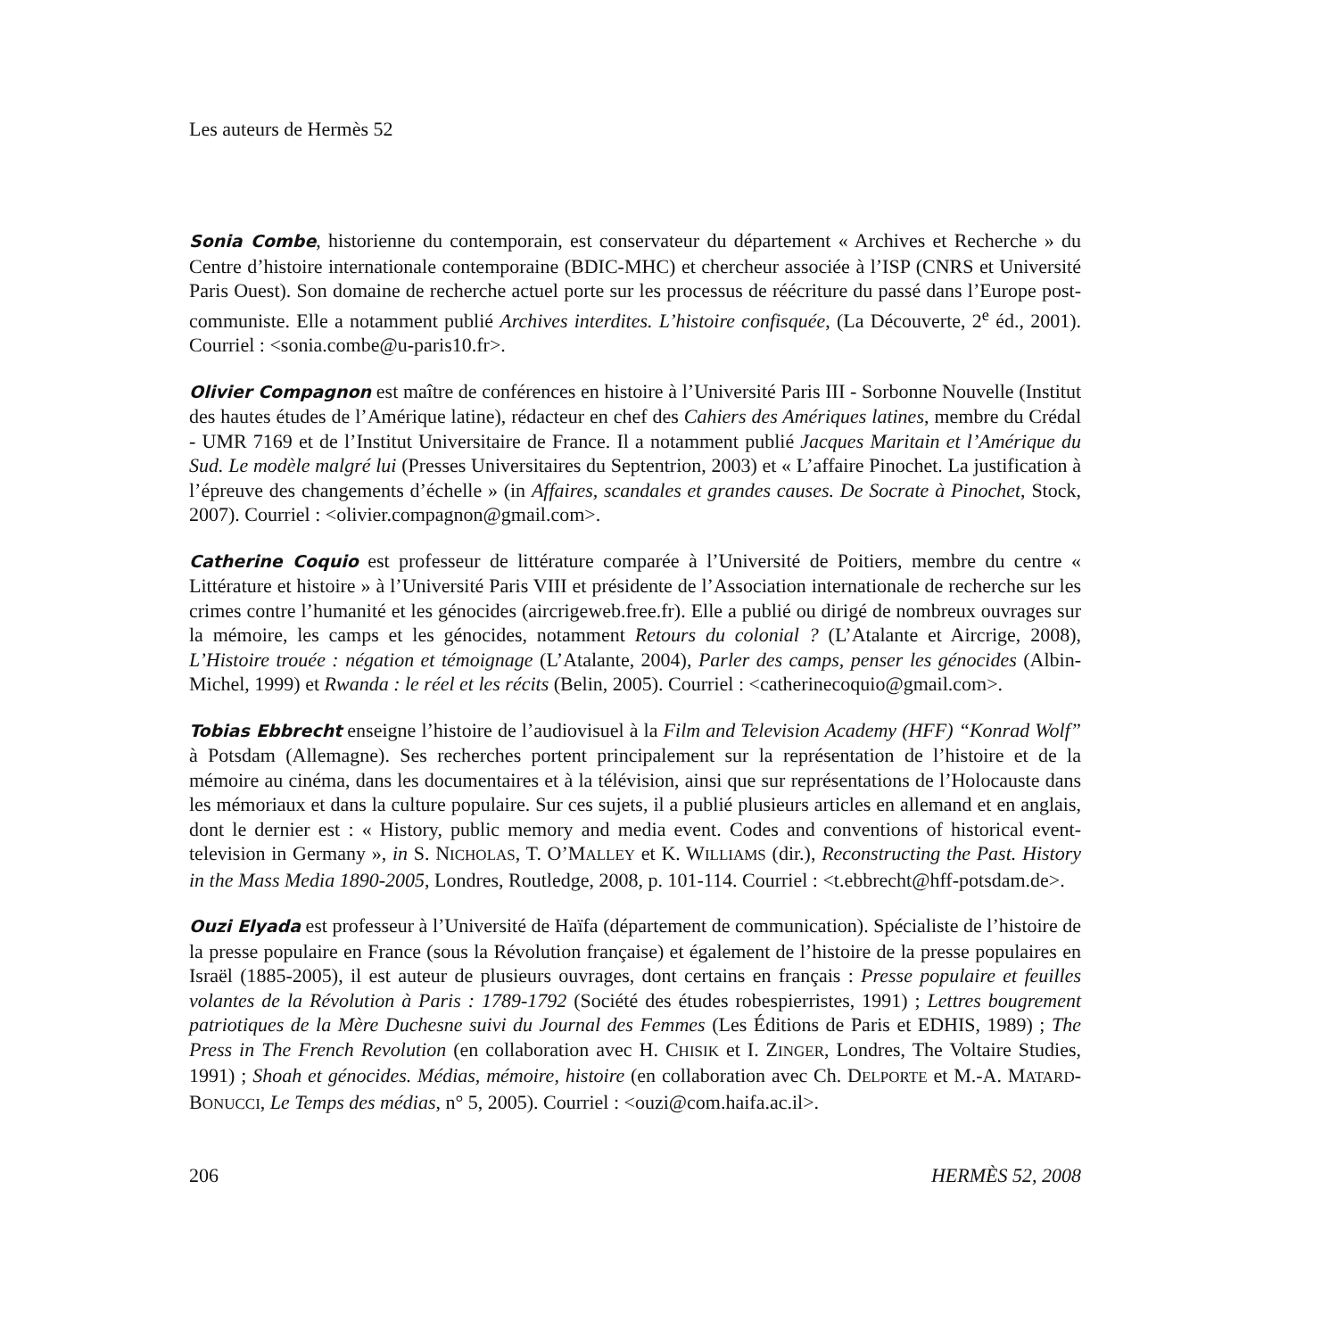Les auteurs de Hermès 52
Sonia Combe, historienne du contemporain, est conservateur du département « Archives et Recherche » du Centre d’histoire internationale contemporaine (BDIC-MHC) et chercheur associée à l’ISP (CNRS et Université Paris Ouest). Son domaine de recherche actuel porte sur les processus de réécriture du passé dans l’Europe post-communiste. Elle a notamment publié Archives interdites. L’histoire confisquée, (La Découverte, 2<sup>e</sup> éd., 2001). Courriel : <sonia.combe@u-paris10.fr>.
Olivier Compagnon est maître de conférences en histoire à l’Université Paris III - Sorbonne Nouvelle (Institut des hautes études de l’Amérique latine), rédacteur en chef des Cahiers des Amériques latines, membre du Crédal - UMR 7169 et de l’Institut Universitaire de France. Il a notamment publié Jacques Maritain et l’Amérique du Sud. Le modèle malgré lui (Presses Universitaires du Septentrion, 2003) et « L’affaire Pinochet. La justification à l’épreuve des changements d’échelle » (in Affaires, scandales et grandes causes. De Socrate à Pinochet, Stock, 2007). Courriel : <olivier.compagnon@gmail.com>.
Catherine Coquio est professeur de littérature comparée à l’Université de Poitiers, membre du centre « Littérature et histoire » à l’Université Paris VIII et présidente de l’Association internationale de recherche sur les crimes contre l’humanité et les génocides (aircrigeweb.free.fr). Elle a publié ou dirigé de nombreux ouvrages sur la mémoire, les camps et les génocides, notamment Retours du colonial ? (L’Atalante et Aircrige, 2008), L’Histoire trouée : négation et témoignage (L’Atalante, 2004), Parler des camps, penser les génocides (Albin-Michel, 1999) et Rwanda : le réel et les récits (Belin, 2005). Courriel : <catherinecoquio@gmail.com>.
Tobias Ebbrecht enseigne l’histoire de l’audiovisuel à la Film and Television Academy (HFF) “Konrad Wolf” à Potsdam (Allemagne). Ses recherches portent principalement sur la représentation de l’histoire et de la mémoire au cinéma, dans les documentaires et à la télévision, ainsi que sur représentations de l’Holocauste dans les mémoriaux et dans la culture populaire. Sur ces sujets, il a publié plusieurs articles en allemand et en anglais, dont le dernier est : « History, public memory and media event. Codes and conventions of historical event-television in Germany », in S. NICHOLAS, T. O’MALLEY et K. WILLIAMS (dir.), Reconstructing the Past. History in the Mass Media 1890-2005, Londres, Routledge, 2008, p. 101-114. Courriel : <t.ebbrecht@hff-potsdam.de>.
Ouzi Elyada est professeur à l’Université de Haïfa (département de communication). Spécialiste de l’histoire de la presse populaire en France (sous la Révolution française) et également de l’histoire de la presse populaires en Israël (1885-2005), il est auteur de plusieurs ouvrages, dont certains en français : Presse populaire et feuilles volantes de la Révolution à Paris : 1789-1792 (Société des études robespierristes, 1991) ; Lettres bougrement patriotiques de la Mère Duchesne suivi du Journal des Femmes (Les Éditions de Paris et EDHIS, 1989) ; The Press in The French Revolution (en collaboration avec H. CHISIK et I. ZINGER, Londres, The Voltaire Studies, 1991) ; Shoah et génocides. Médias, mémoire, histoire (en collaboration avec Ch. DELPORTE et M.-A. MATARD-BONUCCI, Le Temps des médias, n° 5, 2005). Courriel : <ouzi@com.haifa.ac.il>.
206 HERMÈS 52, 2008